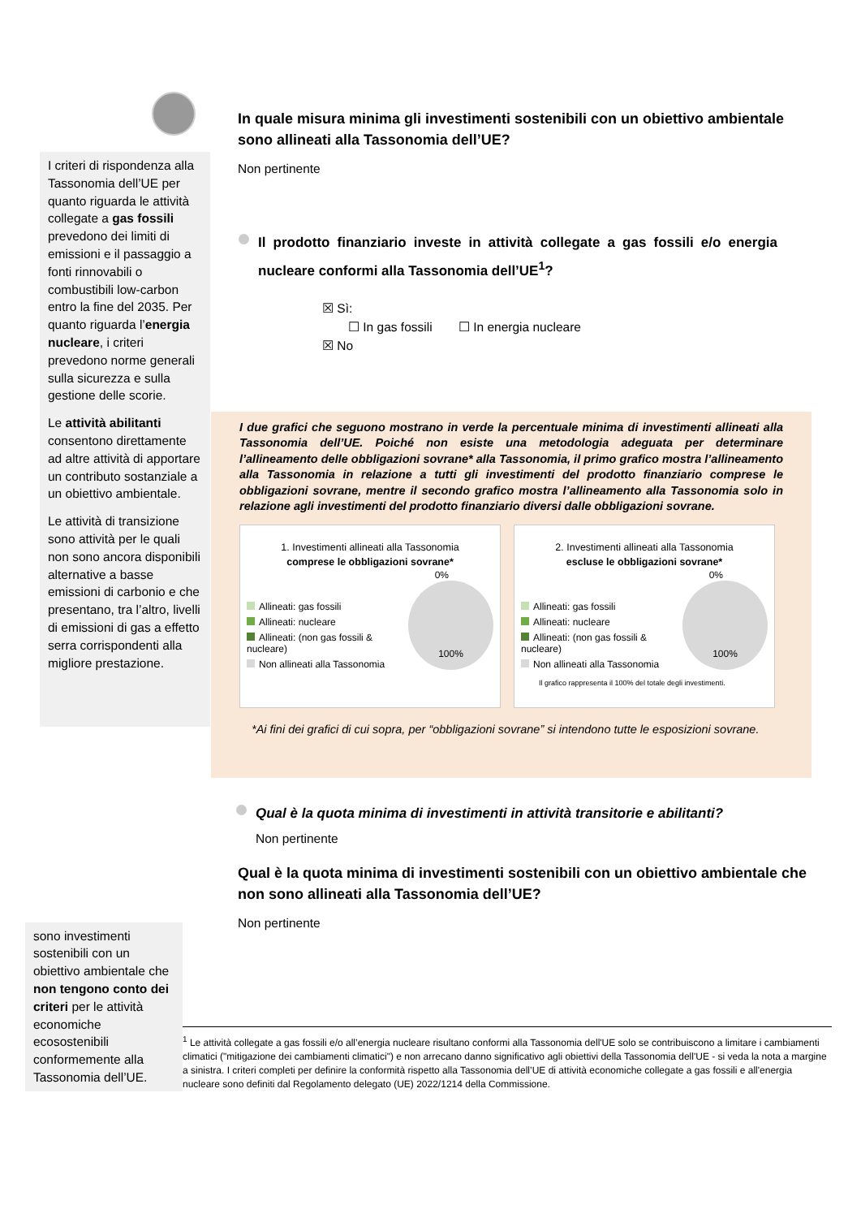I criteri di rispondenza alla Tassonomia dell’UE per quanto riguarda le attività collegate a gas fossili prevedono dei limiti di emissioni e il passaggio a fonti rinnovabili o combustibili low-carbon entro la fine del 2035. Per quanto riguarda l’energia nucleare, i criteri prevedono norme generali sulla sicurezza e sulla gestione delle scorie.
Le attività abilitanti consentono direttamente ad altre attività di apportare un contributo sostanziale a un obiettivo ambientale.
Le attività di transizione sono attività per le quali non sono ancora disponibili alternative a basse emissioni di carbonio e che presentano, tra l’altro, livelli di emissioni di gas a effetto serra corrispondenti alla migliore prestazione.
In quale misura minima gli investimenti sostenibili con un obiettivo ambientale sono allineati alla Tassonomia dell’UE?
Non pertinente
Il prodotto finanziario investe in attività collegate a gas fossili e/o energia nucleare conformi alla Tassonomia dell’UE<sup>1</sup>?
☒ Sì:
☐ In gas fossili ☐ In energia nucleare
☒ No
I due grafici che seguono mostrano in verde la percentuale minima di investimenti allineati alla Tassonomia dell’UE. Poiché non esiste una metodologia adeguata per determinare l’allineamento delle obbligazioni sovrane* alla Tassonomia, il primo grafico mostra l’allineamento alla Tassonomia in relazione a tutti gli investimenti del prodotto finanziario comprese le obbligazioni sovrane, mentre il secondo grafico mostra l’allineamento alla Tassonomia solo in relazione agli investimenti del prodotto finanziario diversi dalle obbligazioni sovrane.
1. Investimenti allineati alla Tassonomia
comprese le obbligazioni sovrane*
0%
Allineati: gas fossili
Allineati: nucleare
Allineati: (non gas fossili & nucleare)
Non allineati alla Tassonomia
100%
2. Investimenti allineati alla Tassonomia
escluse le obbligazioni sovrane*
0%
Allineati: gas fossili
Allineati: nucleare
Allineati: (non gas fossili & nucleare)
Non allineati alla Tassonomia
100%
Il grafico rappresenta il 100% del totale degli investimenti.
*Ai fini dei grafici di cui sopra, per “obbligazioni sovrane” si intendono tutte le esposizioni sovrane.
Qual è la quota minima di investimenti in attività transitorie e abilitanti?
Non pertinente
Qual è la quota minima di investimenti sostenibili con un obiettivo ambientale che non sono allineati alla Tassonomia dell’UE?
Non pertinente
sono investimenti sostenibili con un obiettivo ambientale che non tengono conto dei criteri per le attività economiche ecosostenibili conformemente alla Tassonomia dell’UE.
<sup>1</sup> Le attività collegate a gas fossili e/o all’energia nucleare risultano conformi alla Tassonomia dell'UE solo se contribuiscono a limitare i cambiamenti climatici ("mitigazione dei cambiamenti climatici") e non arrecano danno significativo agli obiettivi della Tassonomia dell'UE - si veda la nota a margine a sinistra. I criteri completi per definire la conformità rispetto alla Tassonomia dell’UE di attività economiche collegate a gas fossili e all'energia nucleare sono definiti dal Regolamento delegato (UE) 2022/1214 della Commissione.